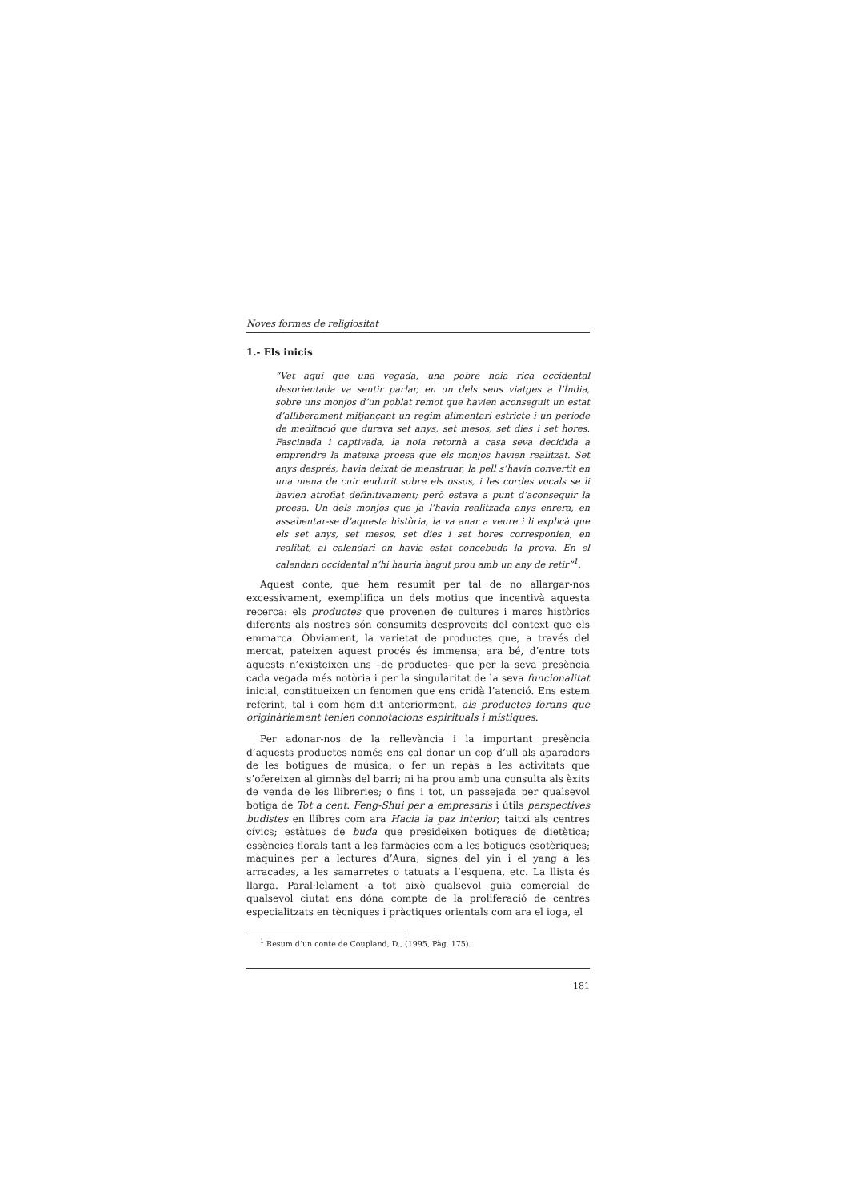Noves formes de religiositat
1.- Els inicis
“Vet aquí que una vegada, una pobre noia rica occidental desorientada va sentir parlar, en un dels seus viatges a l’Índia, sobre uns monjos d’un poblat remot que havien aconseguit un estat d’alliberament mitjançant un règim alimentari estricte i un període de meditació que durava set anys, set mesos, set dies i set hores. Fascinada i captivada, la noia retornà a casa seva decidida a emprendre la mateixa proesa que els monjos havien realitzat. Set anys després, havia deixat de menstruar, la pell s’havia convertit en una mena de cuir endurit sobre els ossos, i les cordes vocals se li havien atrofiat definitivament; però estava a punt d’aconseguir la proesa. Un dels monjos que ja l’havia realitzada anys enrera, en assabentar-se d’aquesta història, la va anar a veure i li explicà que els set anys, set mesos, set dies i set hores corresponien, en realitat, al calendari on havia estat concebuda la prova. En el calendari occidental n’hi hauria hagut prou amb un any de retir”<sup>1</sup>.
Aquest conte, que hem resumit per tal de no allargar-nos excessivament, exemplifica un dels motius que incentivà aquesta recerca: els productes que provenen de cultures i marcs històrics diferents als nostres són consumits desproveïts del context que els emmarca. Òbviament, la varietat de productes que, a través del mercat, pateixen aquest procés és immensa; ara bé, d’entre tots aquests n’existeixen uns –de productes- que per la seva presència cada vegada més notòria i per la singularitat de la seva funcionalitat inicial, constitueixen un fenomen que ens cridà l’atenció. Ens estem referint, tal i com hem dit anteriorment, als productes forans que originàriament tenien connotacions espirituals i místiques.
Per adonar-nos de la rellevància i la important presència d’aquests productes només ens cal donar un cop d’ull als aparadors de les botigues de música; o fer un repàs a les activitats que s’ofereixen al gimnàs del barri; ni ha prou amb una consulta als èxits de venda de les llibreries; o fins i tot, un passejada per qualsevol botiga de Tot a cent. Feng-Shui per a empresaris i útils perspectives budistes en llibres com ara Hacia la paz interior; taitxi als centres cívics; estàtues de buda que presideixen botigues de dietètica; essències florals tant a les farmàcies com a les botigues esotèriques; màquines per a lectures d’Aura; signes del yin i el yang a les arracades, a les samarretes o tatuats a l’esquena, etc. La llista és llarga. Paral·lelament a tot això qualsevol guia comercial de qualsevol ciutat ens dóna compte de la proliferació de centres especialitzats en tècniques i pràctiques orientals com ara el ioga, el
<sup>1</sup> Resum d’un conte de Coupland, D., (1995, Pàg. 175).
181